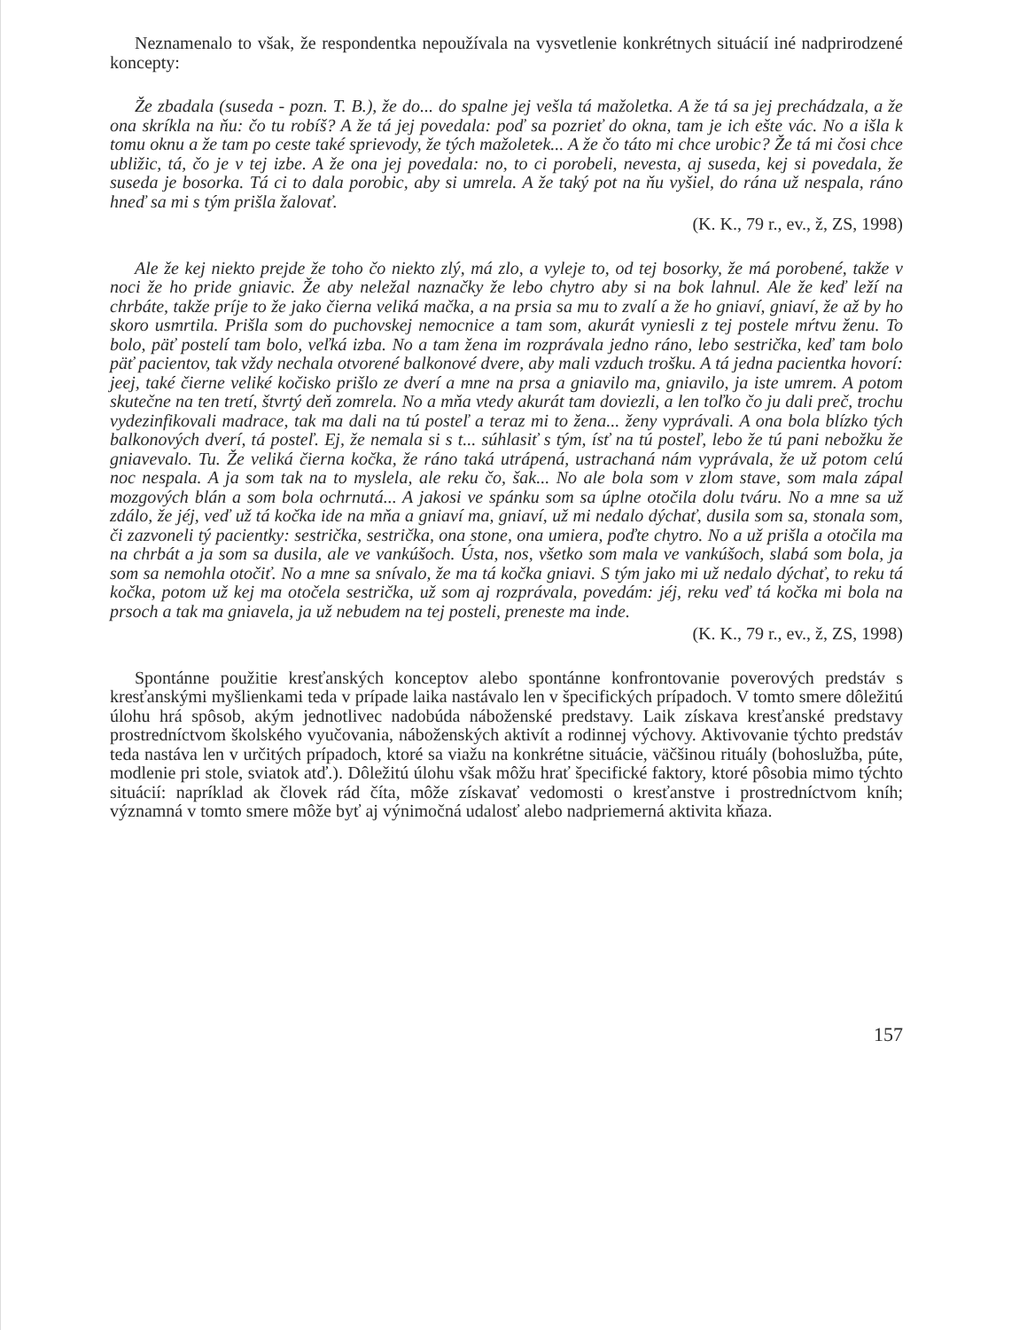Neznamenalo to však, že respondentka nepoužívala na vysvetlenie konkrétnych situácií iné nadprirodzené koncepty:
Že zbadala (suseda - pozn. T. B.), že do... do spalne jej vešla tá mažoletka. A že tá sa jej prechádzala, a že ona skríkla na ňu: čo tu robíš? A že tá jej povedala: poď sa pozrieť do okna, tam je ich ešte vác. No a išla k tomu oknu a že tam po ceste také sprievody, že tých mažoletek... A že čo táto mi chce urobic? Že tá mi čosi chce ubližic, tá, čo je v tej izbe. A že ona jej povedala: no, to ci porobeli, nevesta, aj suseda, kej si povedala, že suseda je bosorka. Tá ci to dala porobic, aby si umrela. A že taký pot na ňu vyšiel, do rána už nespala, ráno hneď sa mi s tým prišla žalovať.
(K. K., 79 r., ev., ž, ZS, 1998)
Ale že kej niekto prejde že toho čo niekto zlý, má zlo, a vyleje to, od tej bosorky, že má porobené, takže v noci že ho pride gniavic. Že aby neležal naznačky že lebo chytro aby si na bok lahnul. Ale že keď leží na chrbáte, takže príje to že jako čierna veliká mačka, a na prsia sa mu to zvalí a že ho gniaví, gniaví, že až by ho skoro usmrtila. Prišla som do puchovskej nemocnice a tam som, akurát vyniesli z tej postele mŕtvu ženu. To bolo, päť postelí tam bolo, veľká izba. No a tam žena im rozprávala jedno ráno, lebo sestrička, keď tam bolo päť pacientov, tak vždy nechala otvorené balkonové dvere, aby mali vzduch trošku. A tá jedna pacientka hovorí: jeej, také čierne veliké kočisko prišlo ze dverí a mne na prsa a gniavilo ma, gniavilo, ja iste umrem. A potom skutečne na ten tretí, štvrtý deň zomrela. No a mňa vtedy akurát tam doviezli, a len toľko čo ju dali preč, trochu vydezinfikovali madrace, tak ma dali na tú posteľ a teraz mi to žena... ženy vyprávali. A ona bola blízko tých balkonových dverí, tá posteľ. Ej, že nemala si s t... súhlasiť s tým, ísť na tú posteľ, lebo že tú pani nebožku že gniavevalo. Tu. Že veliká čierna kočka, že ráno taká utrápená, ustrachaná nám vyprávala, že už potom celú noc nespala. A ja som tak na to myslela, ale reku čo, šak... No ale bola som v zlom stave, som mala zápal mozgových blán a som bola ochrnutá... A jakosi ve spánku som sa úplne otočila dolu tváru. No a mne sa už zdálo, že jéj, veď už tá kočka ide na mňa a gniaví ma, gniaví, už mi nedalo dýchať, dusila som sa, stonala som, či zazvoneli tý pacientky: sestrička, sestrička, ona stone, ona umiera, poďte chytro. No a už prišla a otočila ma na chrbát a ja som sa dusila, ale ve vankúšoch. Ústa, nos, všetko som mala ve vankúšoch, slabá som bola, ja som sa nemohla otočiť. No a mne sa snívalo, že ma tá kočka gniavi. S tým jako mi už nedalo dýchať, to reku tá kočka, potom už kej ma otočela sestrička, už som aj rozprávala, povedám: jéj, reku veď tá kočka mi bola na prsoch a tak ma gniavela, ja už nebudem na tej posteli, preneste ma inde.
(K. K., 79 r., ev., ž, ZS, 1998)
Spontánne použitie kresťanských konceptov alebo spontánne konfrontovanie poverových predstáv s kresťanskými myšlienkami teda v prípade laika nastávalo len v špecifických prípadoch. V tomto smere dôležitú úlohu hrá spôsob, akým jednotlivec nadobúda náboženské predstavy. Laik získava kresťanské predstavy prostredníctvom školského vyučovania, náboženských aktivít a rodinnej výchovy. Aktivovanie týchto predstáv teda nastáva len v určitých prípadoch, ktoré sa viažu na konkrétne situácie, väčšinou rituály (bohoslužba, púte, modlenie pri stole, sviatok atď.). Dôležitú úlohu však môžu hrať špecifické faktory, ktoré pôsobia mimo týchto situácií: napríklad ak človek rád číta, môže získavať vedomosti o kresťanstve i prostredníctvom kníh; významná v tomto smere môže byť aj výnimočná udalosť alebo nadpriemerná aktivita kňaza.
157